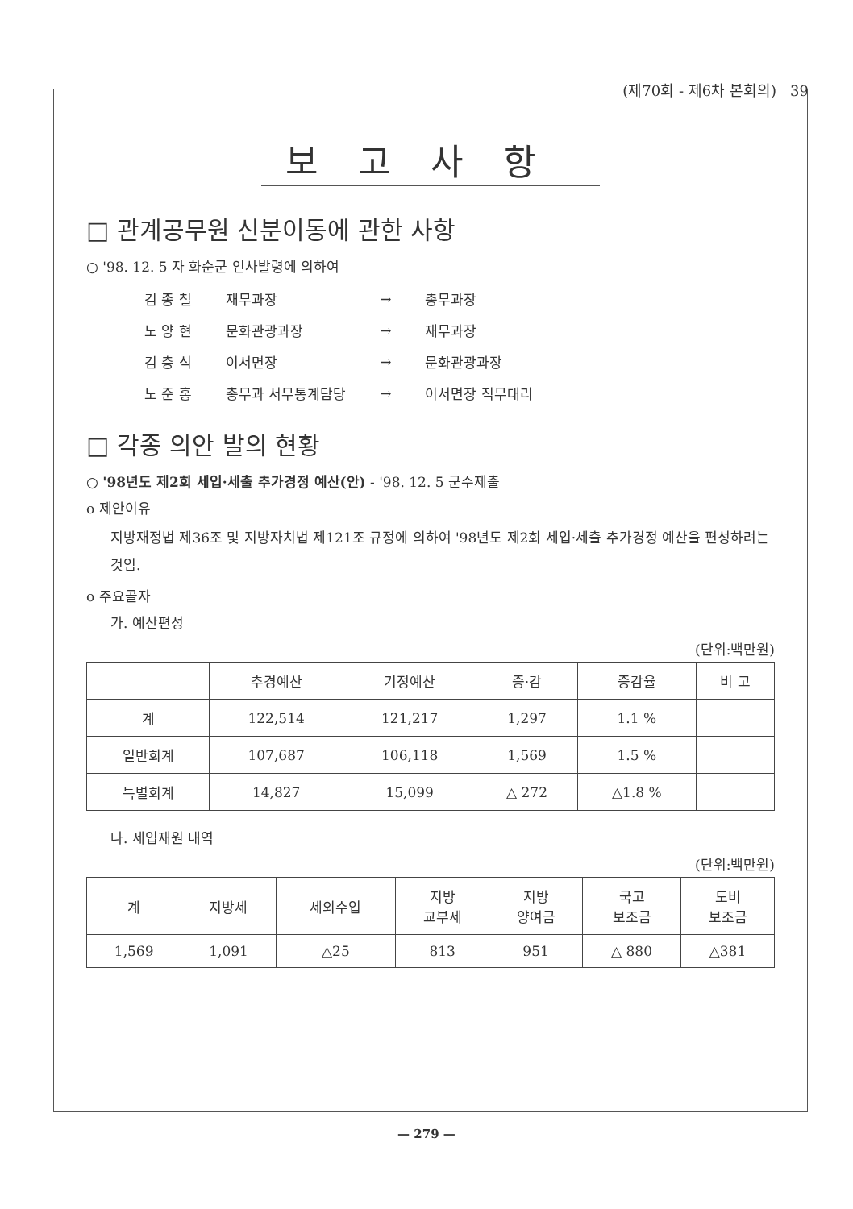(제70회 - 제6차 본회의) 39
보고사항
□ 관계공무원 신분이동에 관한 사항
○ '98. 12. 5 자 화순군 인사발령에 의하여
| 김 종 철 | 재무과장 | → | 총무과장 |
| 노 양 현 | 문화관광과장 | → | 재무과장 |
| 김 충 식 | 이서면장 | → | 문화관광과장 |
| 노 준 홍 | 총무과 서무통계담당 | → | 이서면장 직무대리 |
□ 각종 의안 발의 현황
○ '98년도 제2회 세입·세출 추가경정 예산(안) - '98. 12. 5 군수제출
o 제안이유
지방재정법 제36조 및 지방자치법 제121조 규정에 의하여 '98년도 제2회 세입·세출 추가경정 예산을 편성하려는 것임.
o 주요골자
가. 예산편성
(단위:백만원)
| | 추경예산 | 기정예산 | 증·감 | 증감율 | 비 고 |
| --- | --- | --- | --- | --- | --- |
| 계 | 122,514 | 121,217 | 1,297 | 1.1 % | |
| 일반회계 | 107,687 | 106,118 | 1,569 | 1.5 % | |
| 특별회계 | 14,827 | 15,099 | △ 272 | △1.8 % | |
나. 세입재원 내역
(단위:백만원)
| 계 | 지방세 | 세외수입 | 지방 교부세 | 지방 양여금 | 국고 보조금 | 도비 보조금 |
| --- | --- | --- | --- | --- | --- | --- |
| 1,569 | 1,091 | △25 | 813 | 951 | △ 880 | △381 |
— 279 —